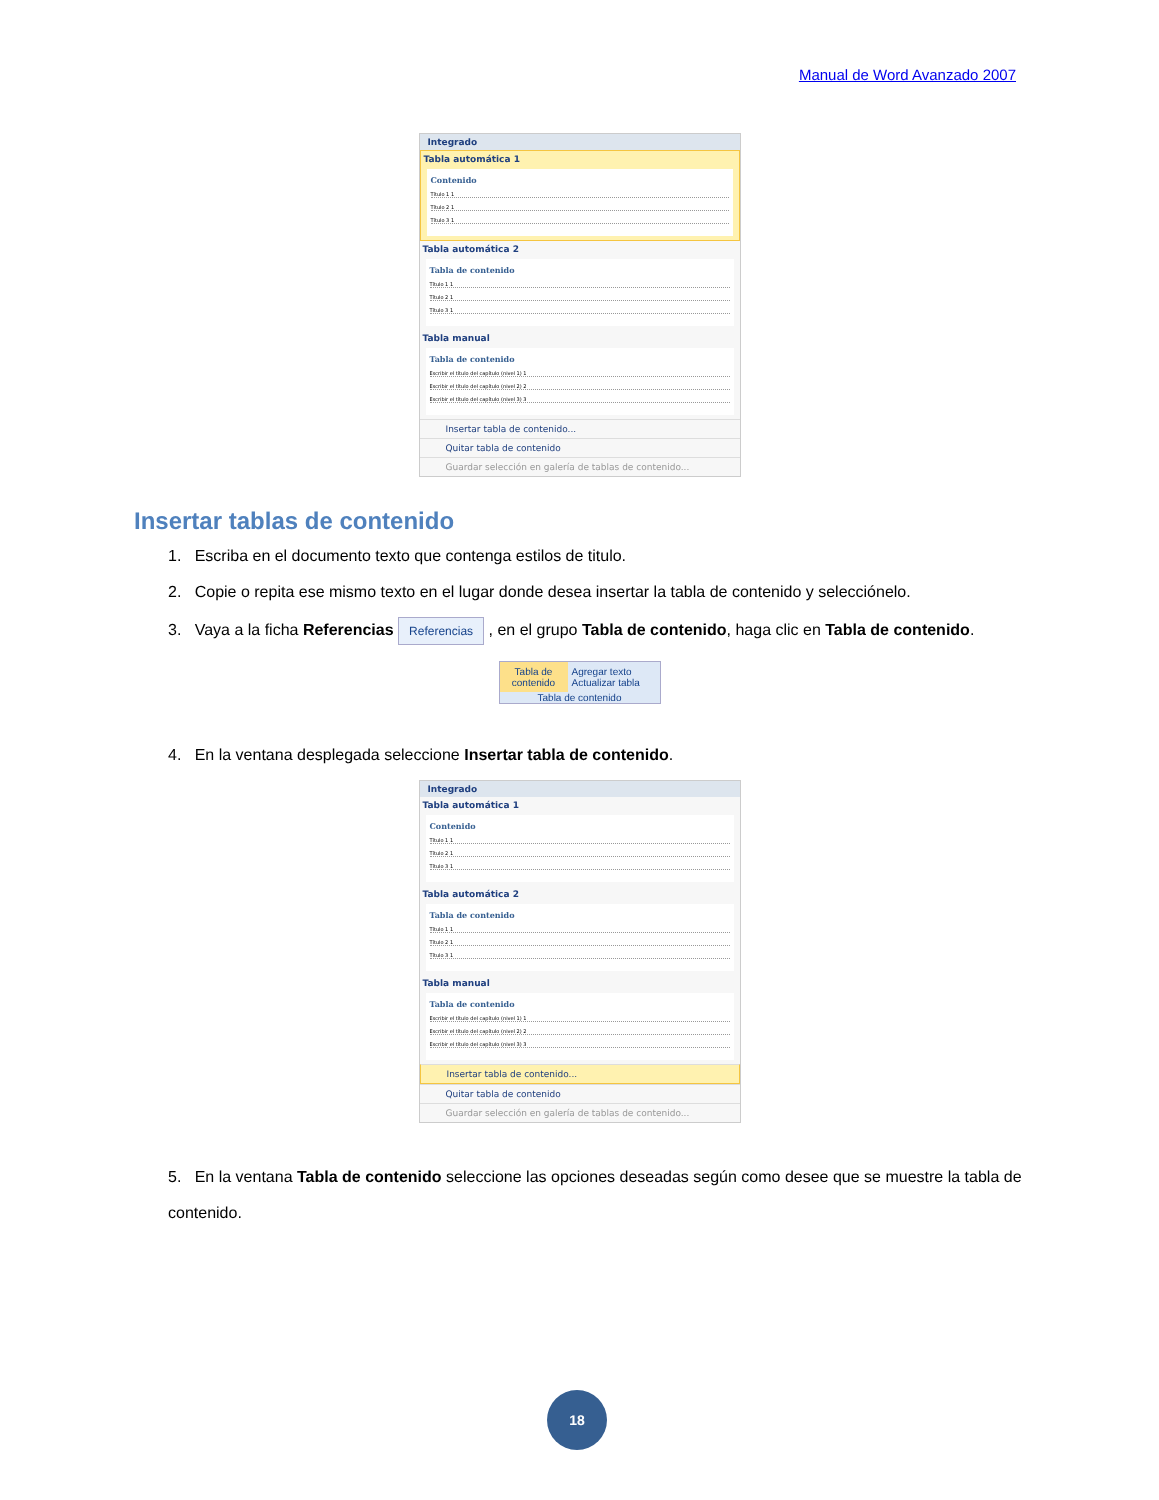Manual de Word Avanzado 2007
Integrado
Tabla automática 1
Contenido
Título 1 1
Título 2 1
Título 3 1
Tabla automática 2
Tabla de contenido
Título 1 1
Título 2 1
Título 3 1
Tabla manual
Tabla de contenido
Escribir el título del capítulo (nivel 1) 1
Escribir el título del capítulo (nivel 2) 2
Escribir el título del capítulo (nivel 3) 3
Insertar tabla de contenido...
Quitar tabla de contenido
Guardar selección en galería de tablas de contenido...
Insertar tablas de contenido
1. Escriba en el documento texto que contenga estilos de titulo.
2. Copie o repita ese mismo texto en el lugar donde desea insertar la tabla de contenido y selecciónelo.
3. Vaya a la ficha Referencias Referencias , en el grupo Tabla de contenido, haga clic en Tabla de contenido.
Tabla de contenido
Agregar texto
Actualizar tabla
Tabla de contenido
4. En la ventana desplegada seleccione Insertar tabla de contenido.
Integrado
Tabla automática 1
Contenido
Título 1 1
Título 2 1
Título 3 1
Tabla automática 2
Tabla de contenido
Título 1 1
Título 2 1
Título 3 1
Tabla manual
Tabla de contenido
Escribir el título del capítulo (nivel 1) 1
Escribir el título del capítulo (nivel 2) 2
Escribir el título del capítulo (nivel 3) 3
Insertar tabla de contenido...
Quitar tabla de contenido
Guardar selección en galería de tablas de contenido...
5. En la ventana Tabla de contenido seleccione las opciones deseadas según como desee que se muestre la tabla de contenido.
18